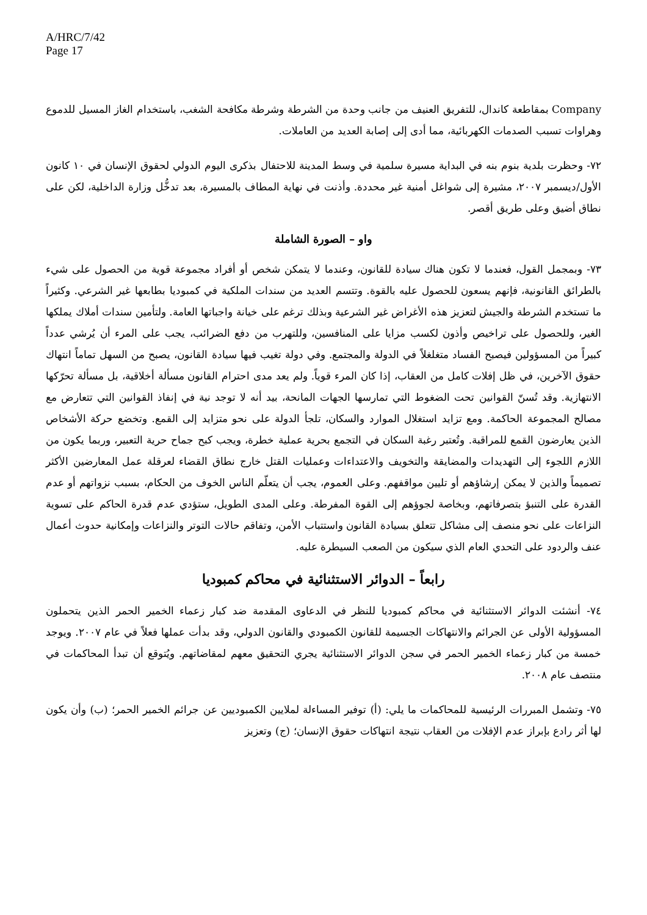A/HRC/7/42
Page 17
Company بمقاطعة كاندال، للتفريق العنيف من جانب وحدة من الشرطة وشرطة مكافحة الشغب، باستخدام الغاز المسيل للدموع وهراوات تسبب الصدمات الكهربائية، مما أدى إلى إصابة العديد من العاملات.
٧٢- وحظرت بلدية بنوم بنه في البداية مسيرة سلمية في وسط المدينة للاحتفال بذكرى اليوم الدولي لحقوق الإنسان في ١٠ كانون الأول/ديسمبر ٢٠٠٧، مشيرة إلى شواغل أمنية غير محددة. وأذنت في نهاية المطاف بالمسيرة، بعد تدخُّل وزارة الداخلية، لكن على نطاق أضيق وعلى طريق أقصر.
واو – الصورة الشاملة
٧٣- وبمجمل القول، فعندما لا تكون هناك سيادة للقانون، وعندما لا يتمكن شخص أو أفراد مجموعة قوية من الحصول على شيء بالطرائق القانونية، فإنهم يسعون للحصول عليه بالقوة. وتتسم العديد من سندات الملكية في كمبوديا بطابعها غير الشرعي. وكثيراً ما تستخدم الشرطة والجيش لتعزيز هذه الأغراض غير الشرعية وبذلك ترغم على خيانة واجباتها العامة. ولتأمين سندات أملاك يملكها الغير، وللحصول على تراخيص وأذون لكسب مزايا على المنافسين، وللتهرب من دفع الضرائب، يجب على المرء أن يُرشي عدداً كبيراً من المسؤولين فيصبح الفساد متغلغلاً في الدولة والمجتمع. وفي دولة تغيب فيها سيادة القانون، يصبح من السهل تماماً انتهاك حقوق الآخرين، في ظل إفلات كامل من العقاب، إذا كان المرء قوياً. ولم يعد مدى احترام القانون مسألة أخلاقية، بل مسألة تحرّكها الانتهازية. وقد تُسنّ القوانين تحت الضغوط التي تمارسها الجهات المانحة، بيد أنه لا توجد نية في إنفاذ القوانين التي تتعارض مع مصالح المجموعة الحاكمة. ومع تزايد استغلال الموارد والسكان، تلجأ الدولة على نحو متزايد إلى القمع. وتخضع حركة الأشخاص الذين يعارضون القمع للمراقبة. وتُعتبر رغبة السكان في التجمع بحرية عملية خطرة، ويجب كبح جماح حرية التعبير، وربما يكون من اللازم اللجوء إلى التهديدات والمضايقة والتخويف والاعتداءات وعمليات القتل خارج نطاق القضاء لعرقلة عمل المعارضين الأكثر تصميماً والذين لا يمكن إرشاؤهم أو تليين مواقفهم. وعلى العموم، يجب أن يتعلّم الناس الخوف من الحكام، بسبب نزواتهم أو عدم القدرة على التنبؤ بتصرفاتهم، وبخاصة لجوؤهم إلى القوة المفرطة. وعلى المدى الطويل، ستؤدي عدم قدرة الحاكم على تسوية النزاعات على نحو منصف إلى مشاكل تتعلق بسيادة القانون واستتباب الأمن، وتفاقم حالات التوتر والنزاعات وإمكانية حدوث أعمال عنف والردود على التحدي العام الذي سيكون من الصعب السيطرة عليه.
رابعاً – الدوائر الاستثنائية في محاكم كمبوديا
٧٤- أنشئت الدوائر الاستثنائية في محاكم كمبوديا للنظر في الدعاوى المقدمة ضد كبار زعماء الخمير الحمر الذين يتحملون المسؤولية الأولى عن الجرائم والانتهاكات الجسيمة للقانون الكمبودي والقانون الدولي، وقد بدأت عملها فعلاً في عام ٢٠٠٧. ويوجد خمسة من كبار زعماء الخمير الحمر في سجن الدوائر الاستثنائية يجري التحقيق معهم لمقاضاتهم. ويُتوقع أن تبدأ المحاكمات في منتصف عام ٢٠٠٨.
٧٥- وتشمل المبررات الرئيسية للمحاكمات ما يلي: (أ) توفير المساءلة لملايين الكمبوديين عن جرائم الخمير الحمر؛ (ب) وأن يكون لها أثر رادع بإبراز عدم الإفلات من العقاب نتيجة انتهاكات حقوق الإنسان؛ (ج) وتعزيز